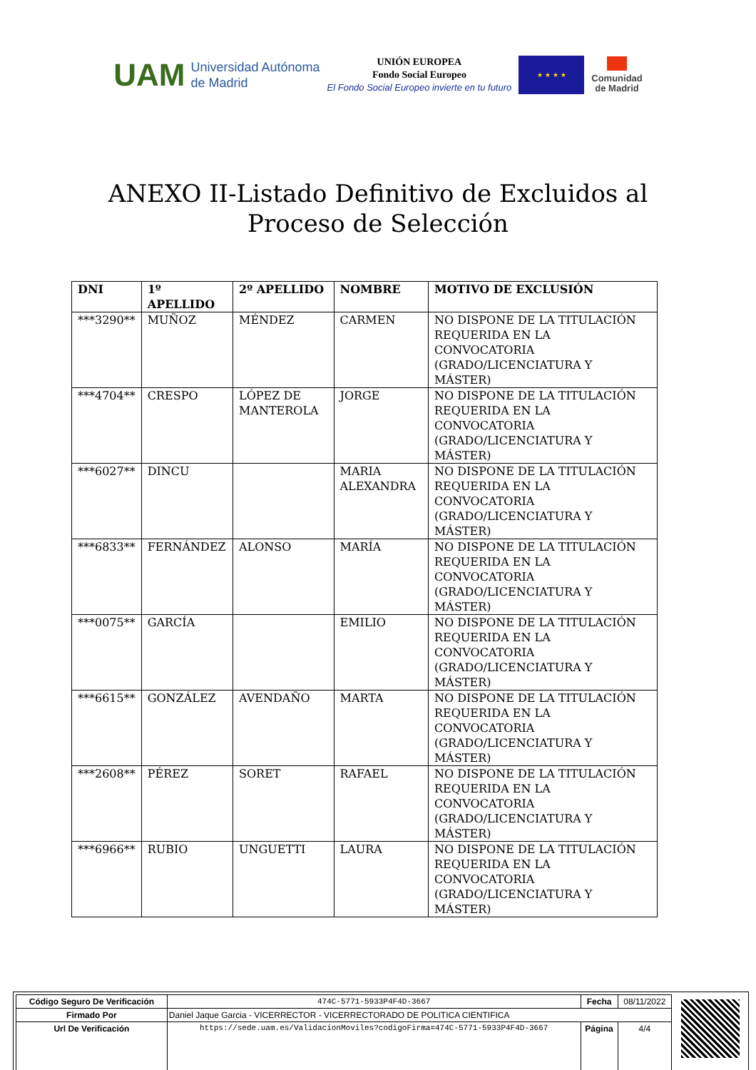UAM Universidad Autónoma
de Madrid
UNIÓN EUROPEA
Fondo Social Europeo
El Fondo Social Europeo invierte en tu futuro
★ ★ ★ ★
Comunidad
de Madrid
ANEXO II-Listado Definitivo de Excluidos al
Proceso de Selección
| DNI | 1º APELLIDO | 2º APELLIDO | NOMBRE | MOTIVO DE EXCLUSIÓN |
| --- | --- | --- | --- | --- |
| ***3290** | MUÑOZ | MÉNDEZ | CARMEN | NO DISPONE DE LA TITULACIÓN REQUERIDA EN LA CONVOCATORIA (GRADO/LICENCIATURA Y MÁSTER) |
| ***4704** | CRESPO | LÓPEZ DE MANTEROLA | JORGE | NO DISPONE DE LA TITULACIÓN REQUERIDA EN LA CONVOCATORIA (GRADO/LICENCIATURA Y MÁSTER) |
| ***6027** | DINCU | | MARIA ALEXANDRA | NO DISPONE DE LA TITULACIÓN REQUERIDA EN LA CONVOCATORIA (GRADO/LICENCIATURA Y MÁSTER) |
| ***6833** | FERNÁNDEZ | ALONSO | MARÍA | NO DISPONE DE LA TITULACIÓN REQUERIDA EN LA CONVOCATORIA (GRADO/LICENCIATURA Y MÁSTER) |
| ***0075** | GARCÍA | | EMILIO | NO DISPONE DE LA TITULACIÓN REQUERIDA EN LA CONVOCATORIA (GRADO/LICENCIATURA Y MÁSTER) |
| ***6615** | GONZÁLEZ | AVENDAÑO | MARTA | NO DISPONE DE LA TITULACIÓN REQUERIDA EN LA CONVOCATORIA (GRADO/LICENCIATURA Y MÁSTER) |
| ***2608** | PÉREZ | SORET | RAFAEL | NO DISPONE DE LA TITULACIÓN REQUERIDA EN LA CONVOCATORIA (GRADO/LICENCIATURA Y MÁSTER) |
| ***6966** | RUBIO | UNGUETTI | LAURA | NO DISPONE DE LA TITULACIÓN REQUERIDA EN LA CONVOCATORIA (GRADO/LICENCIATURA Y MÁSTER) |
| Código Seguro De Verificación | 474C-5771-5933P4F4D-3667 | Fecha | 08/11/2022 |
| Firmado Por | Daniel Jaque Garcia - VICERRECTOR - VICERRECTORADO DE POLITICA CIENTIFICA | | |
| Url De Verificación | https://sede.uam.es/ValidacionMoviles?codigoFirma=474C-5771-5933P4F4D-3667 | Página | 4/4 |